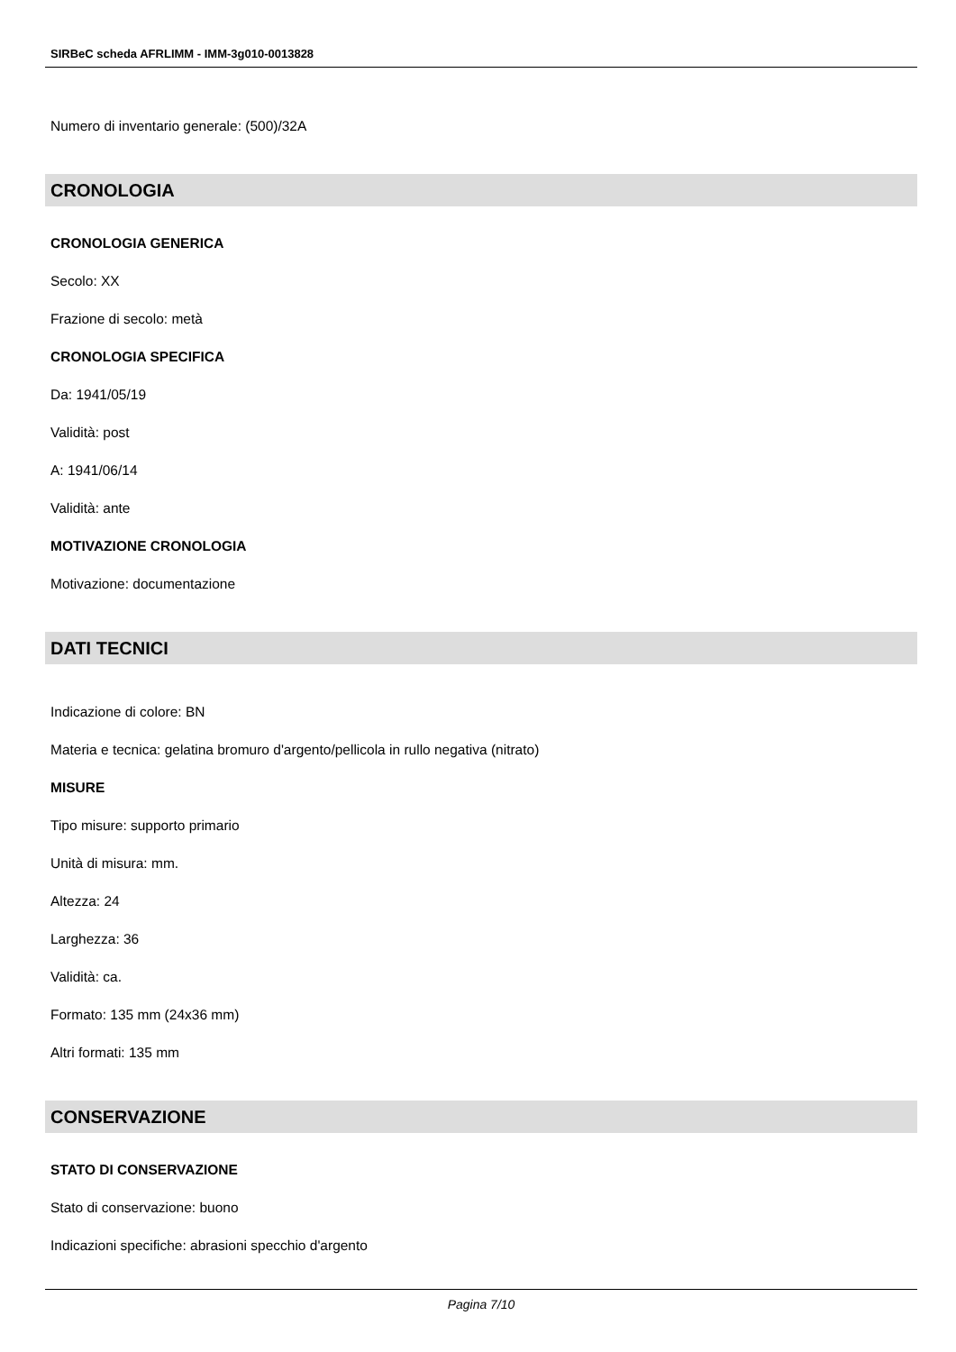SIRBeC scheda AFRLIMM - IMM-3g010-0013828
Numero di inventario generale: (500)/32A
CRONOLOGIA
CRONOLOGIA GENERICA
Secolo: XX
Frazione di secolo: metà
CRONOLOGIA SPECIFICA
Da: 1941/05/19
Validità: post
A: 1941/06/14
Validità: ante
MOTIVAZIONE CRONOLOGIA
Motivazione: documentazione
DATI TECNICI
Indicazione di colore: BN
Materia e tecnica: gelatina bromuro d'argento/pellicola in rullo negativa (nitrato)
MISURE
Tipo misure: supporto primario
Unità di misura: mm.
Altezza: 24
Larghezza: 36
Validità: ca.
Formato: 135 mm (24x36 mm)
Altri formati: 135 mm
CONSERVAZIONE
STATO DI CONSERVAZIONE
Stato di conservazione: buono
Indicazioni specifiche: abrasioni specchio d'argento
Pagina 7/10